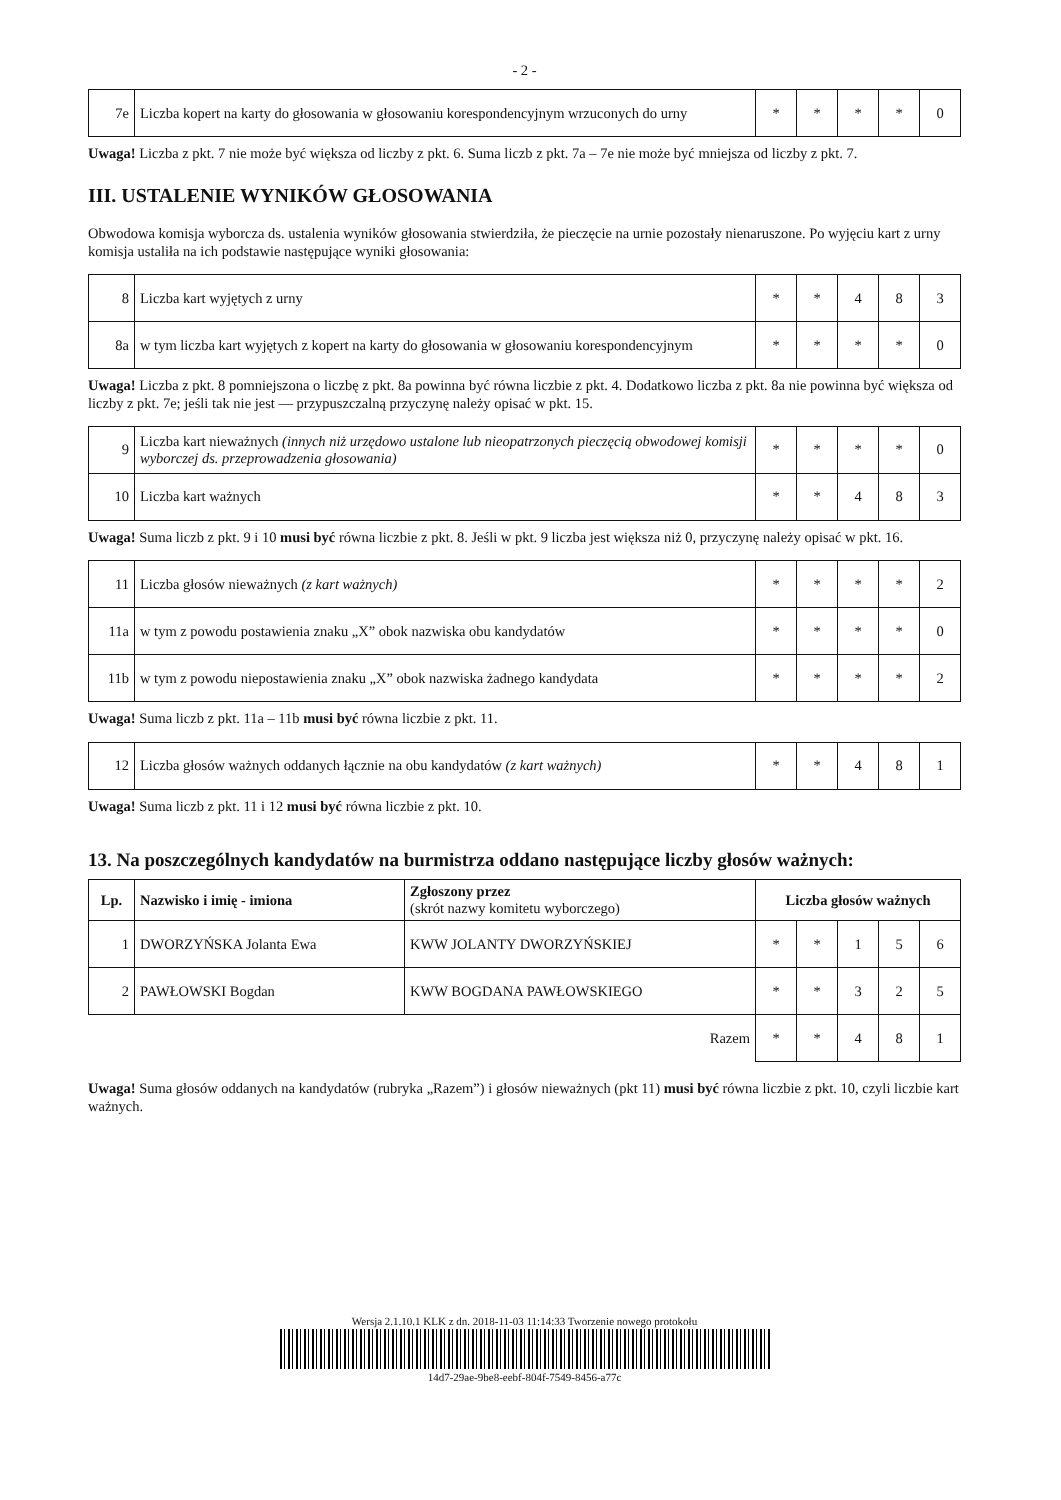- 2 -
| 7e | Liczba kopert na karty do głosowania w głosowaniu korespondencyjnym wrzuconych do urny | * | * | * | * | 0 |
Uwaga! Liczba z pkt. 7 nie może być większa od liczby z pkt. 6. Suma liczb z pkt. 7a – 7e nie może być mniejsza od liczby z pkt. 7.
III. USTALENIE WYNIKÓW GŁOSOWANIA
Obwodowa komisja wyborcza ds. ustalenia wyników głosowania stwierdziła, że pieczęcie na urnie pozostały nienaruszone. Po wyjęciu kart z urny komisja ustaliła na ich podstawie następujące wyniki głosowania:
| 8 | Liczba kart wyjętych z urny | * | * | 4 | 8 | 3 |
| 8a | w tym liczba kart wyjętych z kopert na karty do głosowania w głosowaniu korespondencyjnym | * | * | * | * | 0 |
Uwaga! Liczba z pkt. 8 pomniejszona o liczbę z pkt. 8a powinna być równa liczbie z pkt. 4. Dodatkowo liczba z pkt. 8a nie powinna być większa od liczby z pkt. 7e; jeśli tak nie jest — przypuszczalną przyczynę należy opisać w pkt. 15.
| 9 | Liczba kart nieważnych (innych niż urzędowo ustalone lub nieopatrzonych pieczęcią obwodowej komisji wyborczej ds. przeprowadzenia głosowania) | * | * | * | * | 0 |
| 10 | Liczba kart ważnych | * | * | 4 | 8 | 3 |
Uwaga! Suma liczb z pkt. 9 i 10 musi być równa liczbie z pkt. 8. Jeśli w pkt. 9 liczba jest większa niż 0, przyczynę należy opisać w pkt. 16.
| 11 | Liczba głosów nieważnych (z kart ważnych) | * | * | * | * | 2 |
| 11a | w tym z powodu postawienia znaku „X” obok nazwiska obu kandydatów | * | * | * | * | 0 |
| 11b | w tym z powodu niepostawienia znaku „X” obok nazwiska żadnego kandydata | * | * | * | * | 2 |
Uwaga! Suma liczb z pkt. 11a – 11b musi być równa liczbie z pkt. 11.
| 12 | Liczba głosów ważnych oddanych łącznie na obu kandydatów (z kart ważnych) | * | * | 4 | 8 | 1 |
Uwaga! Suma liczb z pkt. 11 i 12 musi być równa liczbie z pkt. 10.
13. Na poszczególnych kandydatów na burmistrza oddano następujące liczby głosów ważnych:
| Lp. | Nazwisko i imię - imiona | Zgłoszony przez (skrót nazwy komitetu wyborczego) | Liczba głosów ważnych | | | | |
| --- | --- | --- | --- | --- | --- | --- | --- |
| 1 | DWORZYŃSKA Jolanta Ewa | KWW JOLANTY DWORZYŃSKIEJ | * | * | 1 | 5 | 6 |
| 2 | PAWŁOWSKI Bogdan | KWW BOGDANA PAWŁOWSKIEGO | * | * | 3 | 2 | 5 |
| Razem | | | * | * | 4 | 8 | 1 |
Uwaga! Suma głosów oddanych na kandydatów (rubryka „Razem”) i głosów nieważnych (pkt 11) musi być równa liczbie z pkt. 10, czyli liczbie kart ważnych.
Wersja 2.1.10.1 KLK z dn. 2018-11-03 11:14:33 Tworzenie nowego protokołu
14d7-29ae-9be8-eebf-804f-7549-8456-a77c